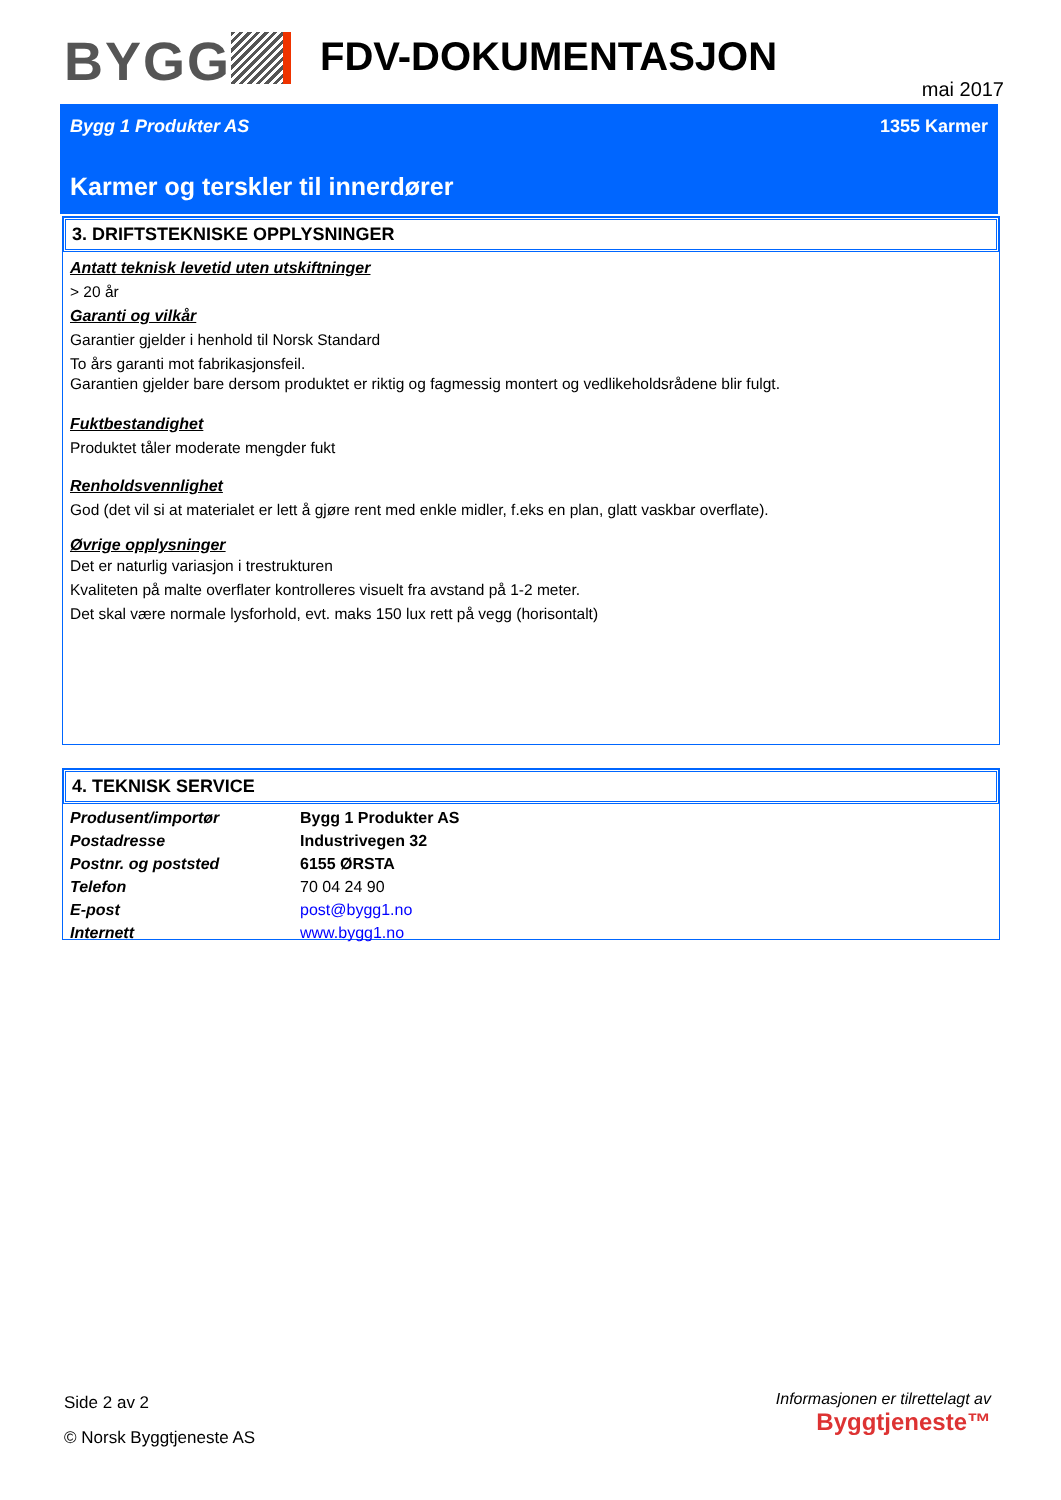BYGG FDV-DOKUMENTASJON
mai 2017
Bygg 1 Produkter AS 1355 Karmer
Karmer og terskler til innerdører
3. DRIFTSTEKNISKE OPPLYSNINGER
Antatt teknisk levetid uten utskiftninger
> 20 år
Garanti og vilkår
Garantier gjelder i henhold til Norsk Standard
To års garanti mot fabrikasjonsfeil.
Garantien gjelder bare dersom produktet er riktig og fagmessig montert og vedlikeholdsrådene blir fulgt.
Fuktbestandighet
Produktet tåler moderate mengder fukt
Renholdsvennlighet
God (det vil si at materialet er lett å gjøre rent med enkle midler, f.eks en plan, glatt vaskbar overflate).
Øvrige opplysninger
Det er naturlig variasjon i trestrukturen
Kvaliteten på malte overflater kontrolleres visuelt fra avstand på 1-2 meter.
Det skal være normale lysforhold, evt. maks 150 lux rett på vegg (horisontalt)
4. TEKNISK SERVICE
| Produsent/importør | Bygg 1 Produkter AS |
| Postadresse | Industrivegen 32 |
| Postnr. og poststed | 6155 ØRSTA |
| Telefon | 70 04 24 90 |
| E-post | post@bygg1.no |
| Internett | www.bygg1.no |
Side 2 av 2
© Norsk Byggtjeneste AS
Informasjonen er tilrettelagt av
Byggtjeneste™